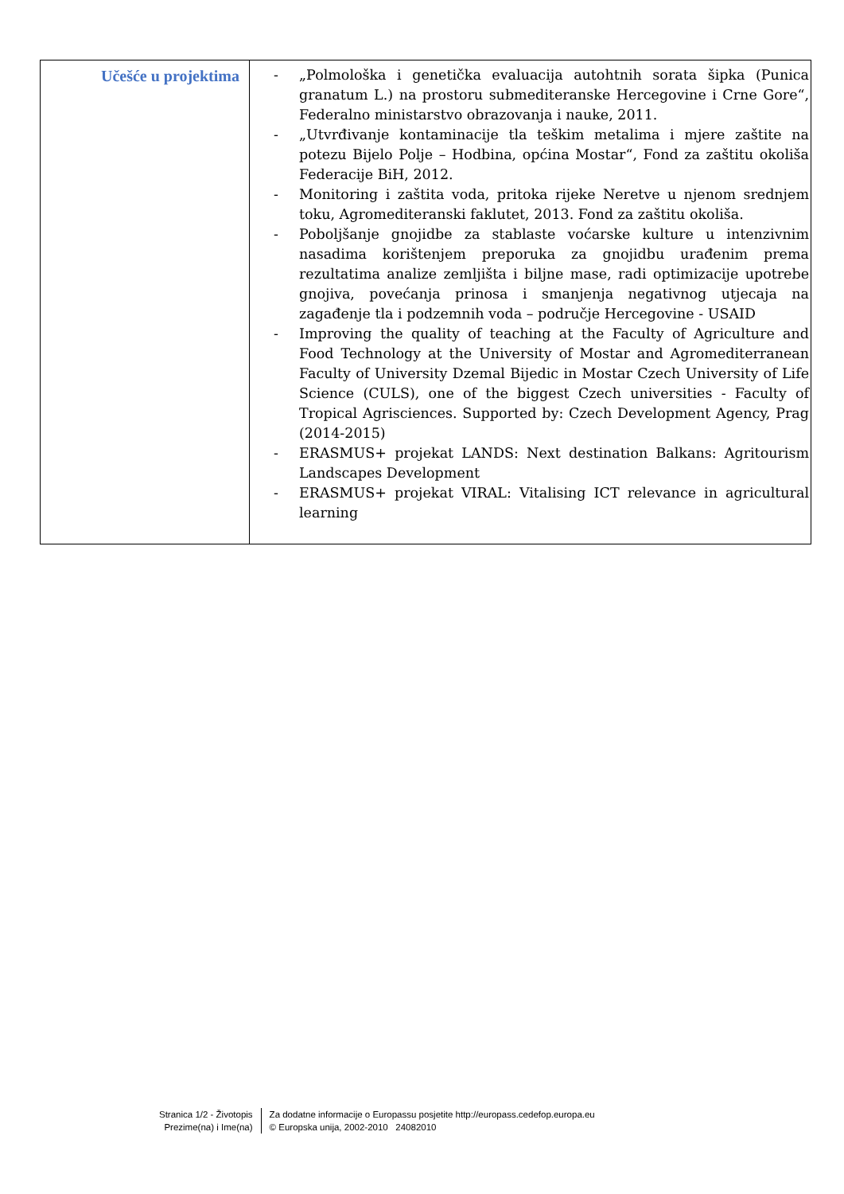| Učešće u projektima | - „Polmološka i genetička evaluacija autohtnih sorata šipka (Punica granatum L.) na prostoru submediteranske Hercegovine i Crne Gore“, Federalno ministarstvo obrazovanja i nauke, 2011. - „Utvrđivanje kontaminacije tla teškim metalima i mjere zaštite na potezu Bijelo Polje – Hodbina, općina Mostar“, Fond za zaštitu okoliša Federacije BiH, 2012. - Monitoring i zaštita voda, pritoka rijeke Neretve u njenom srednjem toku, Agromediteranski faklutet, 2013. Fond za zaštitu okoliša. - Poboljšanje gnojidbe za stablaste voćarske kulture u intenzivnim nasadima korištenjem preporuka za gnojidbu urađenim prema rezultatima analize zemljišta i biljne mase, radi optimizacije upotrebe gnojiva, povećanja prinosa i smanjenja negativnog utjecaja na zagađenje tla i podzemnih voda – područje Hercegovine - USAID - Improving the quality of teaching at the Faculty of Agriculture and Food Technology at the University of Mostar and Agromediterranean Faculty of University Dzemal Bijedic in Mostar Czech University of Life Science (CULS), one of the biggest Czech universities - Faculty of Tropical Agrisciences. Supported by: Czech Development Agency, Prag (2014-2015) - ERASMUS+ projekat LANDS: Next destination Balkans: Agritourism Landscapes Development - ERASMUS+ projekat VIRAL: Vitalising ICT relevance in agricultural learning |
Stranica 1/2 - Životopis
Prezime(na) i Ime(na)
Za dodatne informacije o Europassu posjetite http://europass.cedefop.europa.eu
© Europska unija, 2002-2010 24082010